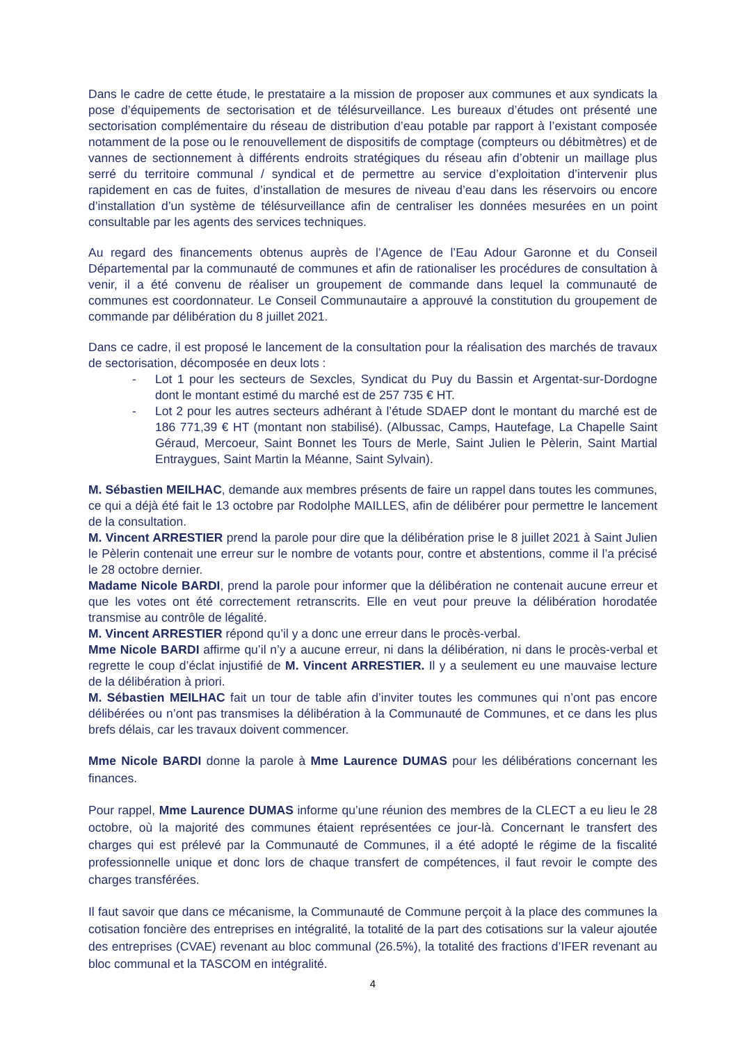Dans le cadre de cette étude, le prestataire a la mission de proposer aux communes et aux syndicats la pose d’équipements de sectorisation et de télésurveillance. Les bureaux d’études ont présenté une sectorisation complémentaire du réseau de distribution d’eau potable par rapport à l’existant composée notamment de la pose ou le renouvellement de dispositifs de comptage (compteurs ou débitmètres) et de vannes de sectionnement à différents endroits stratégiques du réseau afin d’obtenir un maillage plus serré du territoire communal / syndical et de permettre au service d’exploitation d’intervenir plus rapidement en cas de fuites, d’installation de mesures de niveau d’eau dans les réservoirs ou encore d’installation d’un système de télésurveillance afin de centraliser les données mesurées en un point consultable par les agents des services techniques.
Au regard des financements obtenus auprès de l’Agence de l’Eau Adour Garonne et du Conseil Départemental par la communauté de communes et afin de rationaliser les procédures de consultation à venir, il a été convenu de réaliser un groupement de commande dans lequel la communauté de communes est coordonnateur. Le Conseil Communautaire a approuvé la constitution du groupement de commande par délibération du 8 juillet 2021.
Dans ce cadre, il est proposé le lancement de la consultation pour la réalisation des marchés de travaux de sectorisation, décomposée en deux lots :
- Lot 1 pour les secteurs de Sexcles, Syndicat du Puy du Bassin et Argentat-sur-Dordogne dont le montant estimé du marché est de 257 735 € HT.
- Lot 2 pour les autres secteurs adhérant à l’étude SDAEP dont le montant du marché est de 186 771,39 € HT (montant non stabilisé). (Albussac, Camps, Hautefage, La Chapelle Saint Géraud, Mercoeur, Saint Bonnet les Tours de Merle, Saint Julien le Pèlerin, Saint Martial Entraygues, Saint Martin la Méanne, Saint Sylvain).
M. Sébastien MEILHAC, demande aux membres présents de faire un rappel dans toutes les communes, ce qui a déjà été fait le 13 octobre par Rodolphe MAILLES, afin de délibérer pour permettre le lancement de la consultation.
M. Vincent ARRESTIER prend la parole pour dire que la délibération prise le 8 juillet 2021 à Saint Julien le Pèlerin contenait une erreur sur le nombre de votants pour, contre et abstentions, comme il l’a précisé le 28 octobre dernier.
Madame Nicole BARDI, prend la parole pour informer que la délibération ne contenait aucune erreur et que les votes ont été correctement retranscrits. Elle en veut pour preuve la délibération horodatée transmise au contrôle de légalité.
M. Vincent ARRESTIER répond qu’il y a donc une erreur dans le procès-verbal.
Mme Nicole BARDI affirme qu’il n’y a aucune erreur, ni dans la délibération, ni dans le procès-verbal et regrette le coup d’éclat injustifié de M. Vincent ARRESTIER. Il y a seulement eu une mauvaise lecture de la délibération à priori.
M. Sébastien MEILHAC fait un tour de table afin d’inviter toutes les communes qui n’ont pas encore délibérées ou n’ont pas transmises la délibération à la Communauté de Communes, et ce dans les plus brefs délais, car les travaux doivent commencer.
Mme Nicole BARDI donne la parole à Mme Laurence DUMAS pour les délibérations concernant les finances.
Pour rappel, Mme Laurence DUMAS informe qu’une réunion des membres de la CLECT a eu lieu le 28 octobre, où la majorité des communes étaient représentées ce jour-là. Concernant le transfert des charges qui est prélevé par la Communauté de Communes, il a été adopté le régime de la fiscalité professionnelle unique et donc lors de chaque transfert de compétences, il faut revoir le compte des charges transférées.
Il faut savoir que dans ce mécanisme, la Communauté de Commune perçoit à la place des communes la cotisation foncière des entreprises en intégralité, la totalité de la part des cotisations sur la valeur ajoutée des entreprises (CVAE) revenant au bloc communal (26.5%), la totalité des fractions d’IFER revenant au bloc communal et la TASCOM en intégralité.
4